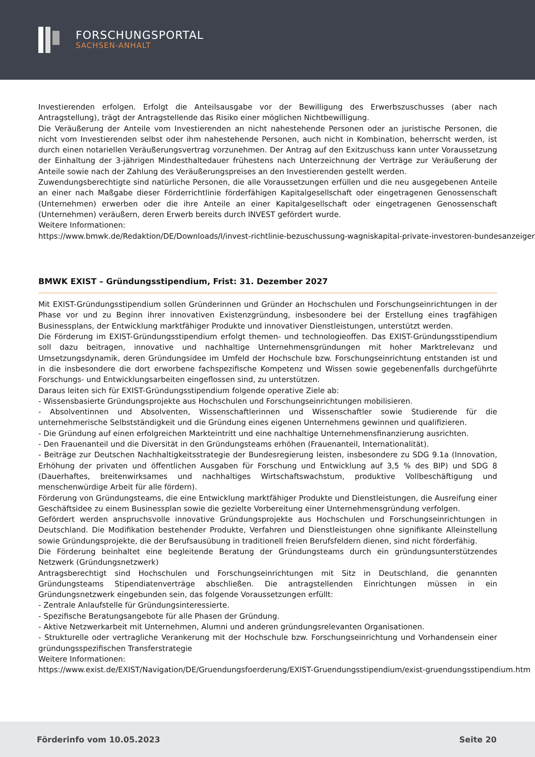FORSCHUNGSPORTAL
SACHSEN-ANHALT
Investierenden erfolgen. Erfolgt die Anteilsausgabe vor der Bewilligung des Erwerbszuschusses (aber nach Antragstellung), trägt der Antragstellende das Risiko einer möglichen Nichtbewilligung.
Die Veräußerung der Anteile vom Investierenden an nicht nahestehende Personen oder an juristische Personen, die nicht vom Investierenden selbst oder ihm nahestehende Personen, auch nicht in Kombination, beherrscht werden, ist durch einen notariellen Veräußerungsvertrag vorzunehmen. Der Antrag auf den Exitzuschuss kann unter Voraussetzung der Einhaltung der 3-jährigen Mindesthaltedauer frühestens nach Unterzeichnung der Verträge zur Veräußerung der Anteile sowie nach der Zahlung des Veräußerungspreises an den Investierenden gestellt werden.
Zuwendungsberechtigte sind natürliche Personen, die alle Voraussetzungen erfüllen und die neu ausgegebenen Anteile an einer nach Maßgabe dieser Förderrichtlinie förderfähigen Kapitalgesellschaft oder eingetragenen Genossenschaft (Unternehmen) erwerben oder die ihre Anteile an einer Kapitalgesellschaft oder eingetragenen Genossenschaft (Unternehmen) veräußern, deren Erwerb bereits durch INVEST gefördert wurde.
Weitere Informationen:
https://www.bmwk.de/Redaktion/DE/Downloads/I/invest-richtlinie-bezuschussung-wagniskapital-private-investoren-bundesanzeiger.
BMWK EXIST – Gründungsstipendium, Frist: 31. Dezember 2027
Mit EXIST-Gründungsstipendium sollen Gründerinnen und Gründer an Hochschulen und Forschungseinrichtungen in der Phase vor und zu Beginn ihrer innovativen Existenzgründung, insbesondere bei der Erstellung eines tragfähigen Businessplans, der Entwicklung marktfähiger Produkte und innovativer Dienstleistungen, unterstützt werden.
Die Förderung im EXIST-Gründungsstipendium erfolgt themen- und technologieoffen. Das EXIST-Gründungsstipendium soll dazu beitragen, innovative und nachhaltige Unternehmensgründungen mit hoher Marktrelevanz und Umsetzungsdynamik, deren Gründungsidee im Umfeld der Hochschule bzw. Forschungseinrichtung entstanden ist und in die insbesondere die dort erworbene fachspezifische Kompetenz und Wissen sowie gegebenenfalls durchgeführte Forschungs- und Entwicklungsarbeiten eingeflossen sind, zu unterstützen.
Daraus leiten sich für EXIST-Gründungsstipendium folgende operative Ziele ab:
- Wissensbasierte Gründungsprojekte aus Hochschulen und Forschungseinrichtungen mobilisieren.
- Absolventinnen und Absolventen, Wissenschaftlerinnen und Wissenschaftler sowie Studierende für die unternehmerische Selbstständigkeit und die Gründung eines eigenen Unternehmens gewinnen und qualifizieren.
- Die Gründung auf einen erfolgreichen Markteintritt und eine nachhaltige Unternehmensfinanzierung ausrichten.
- Den Frauenanteil und die Diversität in den Gründungsteams erhöhen (Frauenanteil, Internationalität).
- Beiträge zur Deutschen Nachhaltigkeitsstrategie der Bundesregierung leisten, insbesondere zu SDG 9.1a (Innovation, Erhöhung der privaten und öffentlichen Ausgaben für Forschung und Entwicklung auf 3,5 % des BIP) und SDG 8 (Dauerhaftes, breitenwirksames und nachhaltiges Wirtschaftswachstum, produktive Vollbeschäftigung und menschenwürdige Arbeit für alle fördern).
Förderung von Gründungsteams, die eine Entwicklung marktfähiger Produkte und Dienstleistungen, die Ausreifung einer Geschäftsidee zu einem Businessplan sowie die gezielte Vorbereitung einer Unternehmensgründung verfolgen.
Gefördert werden anspruchsvolle innovative Gründungsprojekte aus Hochschulen und Forschungseinrichtungen in Deutschland. Die Modifikation bestehender Produkte, Verfahren und Dienstleistungen ohne signifikante Alleinstellung sowie Gründungsprojekte, die der Berufsausübung in traditionell freien Berufsfeldern dienen, sind nicht förderfähig.
Die Förderung beinhaltet eine begleitende Beratung der Gründungsteams durch ein gründungsunterstützendes Netzwerk (Gründungsnetzwerk)
Antragsberechtigt sind Hochschulen und Forschungseinrichtungen mit Sitz in Deutschland, die genannten Gründungsteams Stipendiatenverträge abschließen. Die antragstellenden Einrichtungen müssen in ein Gründungsnetzwerk eingebunden sein, das folgende Voraussetzungen erfüllt:
- Zentrale Anlaufstelle für Gründungsinteressierte.
- Spezifische Beratungsangebote für alle Phasen der Gründung.
- Aktive Netzwerkarbeit mit Unternehmen, Alumni und anderen gründungsrelevanten Organisationen.
- Strukturelle oder vertragliche Verankerung mit der Hochschule bzw. Forschungseinrichtung und Vorhandensein einer gründungsspezifischen Transferstrategie
Weitere Informationen:
https://www.exist.de/EXIST/Navigation/DE/Gruendungsfoerderung/EXIST-Gruendungsstipendium/exist-gruendungsstipendium.htm
Förderinfo vom 10.05.2023 Seite 20